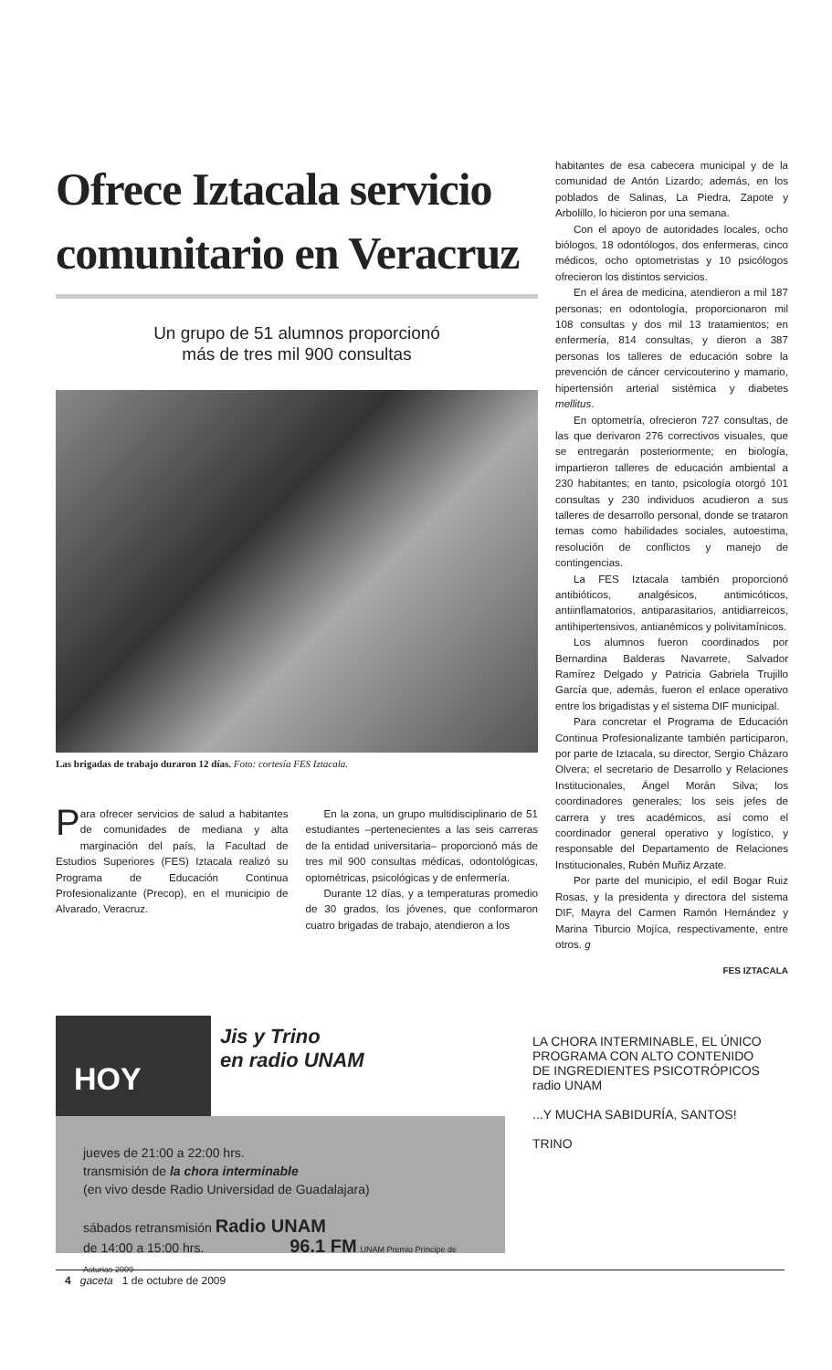Ofrece Iztacala servicio comunitario en Veracruz
Un grupo de 51 alumnos proporcionó
más de tres mil 900 consultas
Las brigadas de trabajo duraron 12 días. Foto: cortesía FES Iztacala.
Para ofrecer servicios de salud a habitantes de comunidades de mediana y alta marginación del país, la Facultad de Estudios Superiores (FES) Iztacala realizó su Programa de Educación Continua Profesionalizante (Precop), en el municipio de Alvarado, Veracruz.
En la zona, un grupo multidisciplinario de 51 estudiantes –pertenecientes a las seis carreras de la entidad universitaria– proporcionó más de tres mil 900 consultas médicas, odontológicas, optométricas, psicológicas y de enfermería.
Durante 12 días, y a temperaturas promedio de 30 grados, los jóvenes, que conformaron cuatro brigadas de trabajo, atendieron a los
habitantes de esa cabecera municipal y de la comunidad de Antón Lizardo; además, en los poblados de Salinas, La Piedra, Zapote y Arbolillo, lo hicieron por una semana.
Con el apoyo de autoridades locales, ocho biólogos, 18 odontólogos, dos enfermeras, cinco médicos, ocho optometristas y 10 psicólogos ofrecieron los distintos servicios.
En el área de medicina, atendieron a mil 187 personas; en odontología, proporcionaron mil 108 consultas y dos mil 13 tratamientos; en enfermería, 814 consultas, y dieron a 387 personas los talleres de educación sobre la prevención de cáncer cervicouterino y mamario, hipertensión arterial sistémica y diabetes mellitus.
En optometría, ofrecieron 727 consultas, de las que derivaron 276 correctivos visuales, que se entregarán posteriormente; en biología, impartieron talleres de educación ambiental a 230 habitantes; en tanto, psicología otorgó 101 consultas y 230 individuos acudieron a sus talleres de desarrollo personal, donde se trataron temas como habilidades sociales, autoestima, resolución de conflictos y manejo de contingencias.
La FES Iztacala también proporcionó antibióticos, analgésicos, antimicóticos, antiinflamatorios, antiparasitarios, antidiarreicos, antihipertensivos, antianémicos y polivitamínicos.
Los alumnos fueron coordinados por Bernardina Balderas Navarrete, Salvador Ramírez Delgado y Patricia Gabriela Trujillo García que, además, fueron el enlace operativo entre los brigadistas y el sistema DIF municipal.
Para concretar el Programa de Educación Continua Profesionalizante también participaron, por parte de Iztacala, su director, Sergio Cházaro Olvera; el secretario de Desarrollo y Relaciones Institucionales, Ángel Morán Silva; los coordinadores generales; los seis jefes de carrera y tres académicos, así como el coordinador general operativo y logístico, y responsable del Departamento de Relaciones Institucionales, Rubén Muñiz Arzate.
Por parte del municipio, el edil Bogar Ruiz Rosas, y la presidenta y directora del sistema DIF, Mayra del Carmen Ramón Hernández y Marina Tiburcio Mojíca, respectivamente, entre otros. g
FES IZTACALA
HOY
Jis y Trino
en radio UNAM
jueves de 21:00 a 22:00 hrs.
transmisión de la chora interminable
(en vivo desde Radio Universidad de Guadalajara)
sábados retransmisión Radio UNAM
de 14:00 a 15:00 hrs. 96.1 FM UNAM Premio Príncipe de Asturias 2009
LA CHORA INTERMINABLE, EL ÚNICO PROGRAMA CON ALTO CONTENIDO DE INGREDIENTES PSICOTRÓPICOS
radio UNAM
...Y MUCHA SABIDURÍA, SANTOS!
TRINO
4 gaceta 1 de octubre de 2009